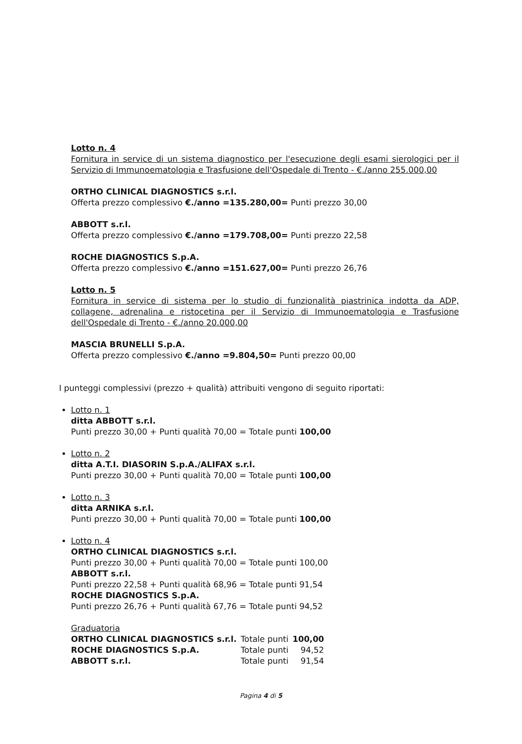Lotto n. 4
Fornitura in service di un sistema diagnostico per l'esecuzione degli esami sierologici per il Servizio di Immunoematologia e Trasfusione dell'Ospedale di Trento - €./anno 255.000,00
ORTHO CLINICAL DIAGNOSTICS s.r.l.
Offerta prezzo complessivo €./anno =135.280,00= Punti prezzo 30,00
ABBOTT s.r.l.
Offerta prezzo complessivo €./anno =179.708,00= Punti prezzo 22,58
ROCHE DIAGNOSTICS S.p.A.
Offerta prezzo complessivo €./anno =151.627,00= Punti prezzo 26,76
Lotto n. 5
Fornitura in service di sistema per lo studio di funzionalità piastrinica indotta da ADP, collagene, adrenalina e ristocetina per il Servizio di Immunoematologia e Trasfusione dell'Ospedale di Trento - €./anno 20.000,00
MASCIA BRUNELLI S.p.A.
Offerta prezzo complessivo €./anno =9.804,50= Punti prezzo 00,00
I punteggi complessivi (prezzo + qualità) attribuiti vengono di seguito riportati:
Lotto n. 1
ditta ABBOTT s.r.l.
Punti prezzo 30,00 + Punti qualità 70,00 = Totale punti 100,00
Lotto n. 2
ditta A.T.I. DIASORIN S.p.A./ALIFAX s.r.l.
Punti prezzo 30,00 + Punti qualità 70,00 = Totale punti 100,00
Lotto n. 3
ditta ARNIKA s.r.l.
Punti prezzo 30,00 + Punti qualità 70,00 = Totale punti 100,00
Lotto n. 4
ORTHO CLINICAL DIAGNOSTICS s.r.l.
Punti prezzo 30,00 + Punti qualità 70,00 = Totale punti 100,00
ABBOTT s.r.l.
Punti prezzo 22,58 + Punti qualità 68,96 = Totale punti 91,54
ROCHE DIAGNOSTICS S.p.A.
Punti prezzo 26,76 + Punti qualità 67,76 = Totale punti 94,52
Graduatoria
| ORTHO CLINICAL DIAGNOSTICS s.r.l. | Totale punti | 100,00 |
| ROCHE DIAGNOSTICS S.p.A. | Totale punti | 94,52 |
| ABBOTT s.r.l. | Totale punti | 91,54 |
Pagina 4 di 5